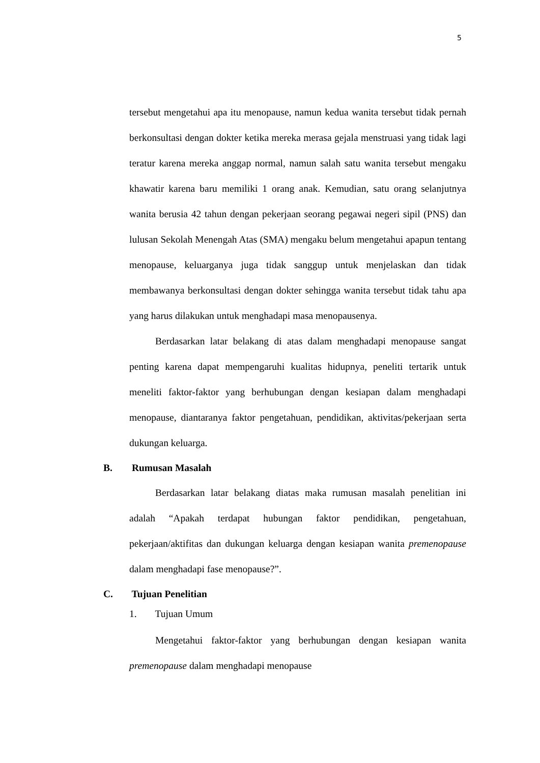5
tersebut mengetahui apa itu menopause, namun kedua wanita tersebut tidak pernah berkonsultasi dengan dokter ketika mereka merasa gejala menstruasi yang tidak lagi teratur karena mereka anggap normal, namun salah satu wanita tersebut mengaku khawatir karena baru memiliki 1 orang anak. Kemudian, satu orang selanjutnya wanita berusia 42 tahun dengan pekerjaan seorang pegawai negeri sipil (PNS) dan lulusan Sekolah Menengah Atas (SMA) mengaku belum mengetahui apapun tentang menopause, keluarganya juga tidak sanggup untuk menjelaskan dan tidak membawanya berkonsultasi dengan dokter sehingga wanita tersebut tidak tahu apa yang harus dilakukan untuk menghadapi masa menopausenya.
Berdasarkan latar belakang di atas dalam menghadapi menopause sangat penting karena dapat mempengaruhi kualitas hidupnya, peneliti tertarik untuk meneliti faktor-faktor yang berhubungan dengan kesiapan dalam menghadapi menopause, diantaranya faktor pengetahuan, pendidikan, aktivitas/pekerjaan serta dukungan keluarga.
B. Rumusan Masalah
Berdasarkan latar belakang diatas maka rumusan masalah penelitian ini adalah “Apakah terdapat hubungan faktor pendidikan, pengetahuan, pekerjaan/aktifitas dan dukungan keluarga dengan kesiapan wanita premenopause dalam menghadapi fase menopause?”.
C. Tujuan Penelitian
1. Tujuan Umum
Mengetahui faktor-faktor yang berhubungan dengan kesiapan wanita premenopause dalam menghadapi menopause